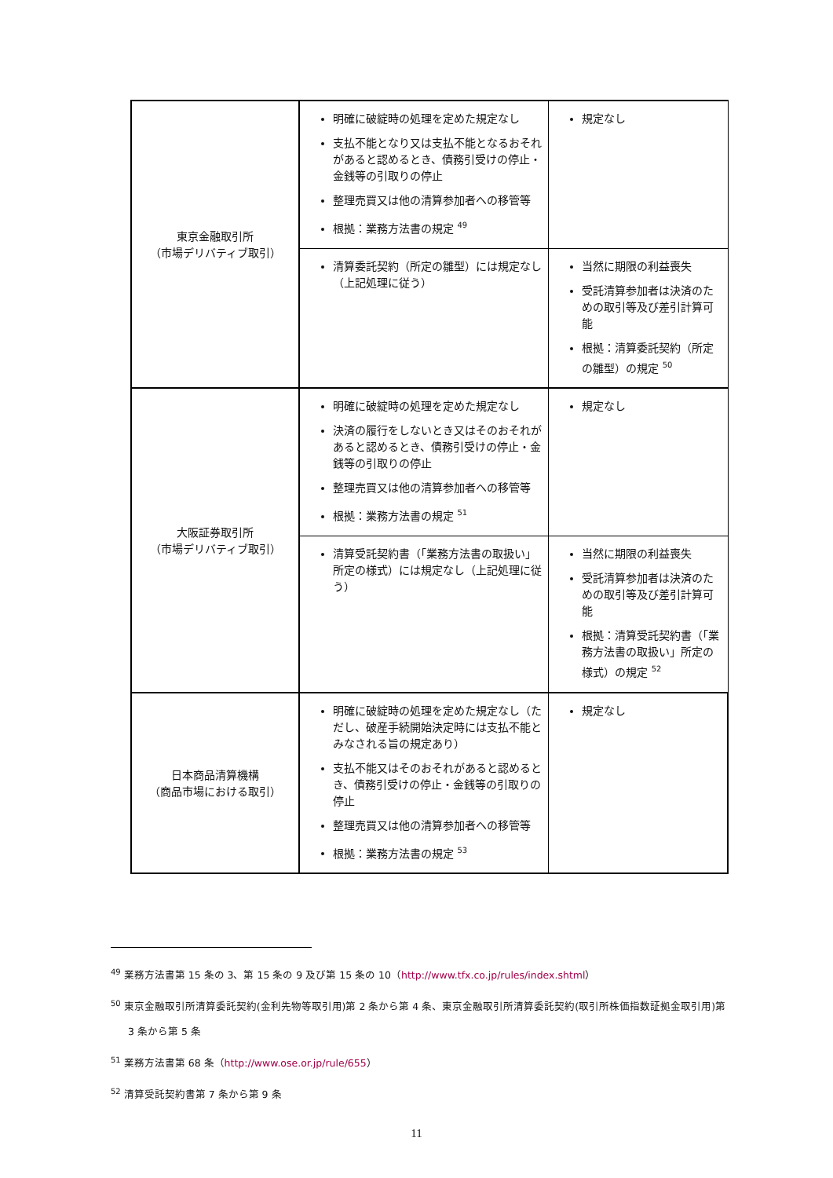| 東京金融取引所 （市場デリバティブ取引） | 明確に破綻時の処理を定めた規定なし 支払不能となり又は支払不能となるおそれがあると認めるとき、債務引受けの停止・金銭等の引取りの停止 整理売買又は他の清算参加者への移管等 根拠：業務方法書の規定 <sup>49</sup> | 規定なし |
| | 清算委託契約（所定の雛型）には規定なし（上記処理に従う） | 当然に期限の利益喪失 受託清算参加者は決済のための取引等及び差引計算可能 根拠：清算委託契約（所定の雛型）の規定 <sup>50</sup> |
| 大阪証券取引所 （市場デリバティブ取引） | 明確に破綻時の処理を定めた規定なし 決済の履行をしないとき又はそのおそれがあると認めるとき、債務引受けの停止・金銭等の引取りの停止 整理売買又は他の清算参加者への移管等 根拠：業務方法書の規定 <sup>51</sup> | 規定なし |
| | 清算受託契約書（「業務方法書の取扱い」所定の様式）には規定なし（上記処理に従う） | 当然に期限の利益喪失 受託清算参加者は決済のための取引等及び差引計算可能 根拠：清算受託契約書（「業務方法書の取扱い」所定の様式）の規定 <sup>52</sup> |
| 日本商品清算機構 （商品市場における取引） | 明確に破綻時の処理を定めた規定なし（ただし、破産手続開始決定時には支払不能とみなされる旨の規定あり） 支払不能又はそのおそれがあると認めるとき、債務引受けの停止・金銭等の引取りの停止 整理売買又は他の清算参加者への移管等 根拠：業務方法書の規定 <sup>53</sup> | 規定なし |
<sup>49</sup> 業務方法書第 15 条の 3、第 15 条の 9 及び第 15 条の 10（http://www.tfx.co.jp/rules/index.shtml）
<sup>50</sup> 東京金融取引所清算委託契約(金利先物等取引用)第 2 条から第 4 条、東京金融取引所清算委託契約(取引所株価指数証拠金取引用)第 3 条から第 5 条
<sup>51</sup> 業務方法書第 68 条（http://www.ose.or.jp/rule/655）
<sup>52</sup> 清算受託契約書第 7 条から第 9 条
11